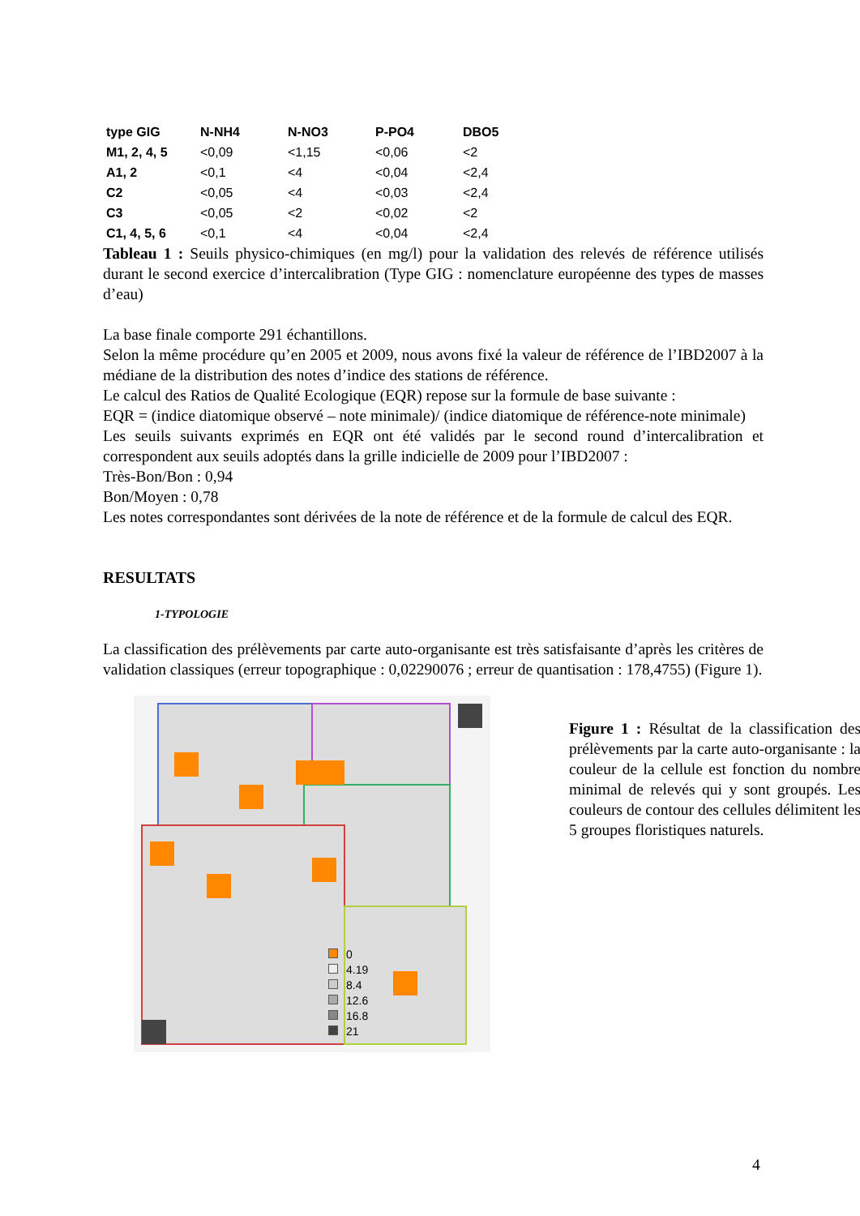| type GIG | N-NH4 | N-NO3 | P-PO4 | DBO5 |
| --- | --- | --- | --- | --- |
| M1, 2, 4, 5 | <0,09 | <1,15 | <0,06 | <2 |
| A1, 2 | <0,1 | <4 | <0,04 | <2,4 |
| C2 | <0,05 | <4 | <0,03 | <2,4 |
| C3 | <0,05 | <2 | <0,02 | <2 |
| C1, 4, 5, 6 | <0,1 | <4 | <0,04 | <2,4 |
Tableau 1 : Seuils physico-chimiques (en mg/l) pour la validation des relevés de référence utilisés durant le second exercice d’intercalibration (Type GIG : nomenclature européenne des types de masses d’eau)
La base finale comporte 291 échantillons.
Selon la même procédure qu’en 2005 et 2009, nous avons fixé la valeur de référence de l’IBD2007 à la médiane de la distribution des notes d’indice des stations de référence.
Le calcul des Ratios de Qualité Ecologique (EQR) repose sur la formule de base suivante :
EQR = (indice diatomique observé – note minimale)/ (indice diatomique de référence-note minimale)
Les seuils suivants exprimés en EQR ont été validés par le second round d’intercalibration et correspondent aux seuils adoptés dans la grille indicielle de 2009 pour l’IBD2007 :
Très-Bon/Bon : 0,94
Bon/Moyen : 0,78
Les notes correspondantes sont dérivées de la note de référence et de la formule de calcul des EQR.
RESULTATS
1-TYPOLOGIE
La classification des prélèvements par carte auto-organisante est très satisfaisante d’après les critères de validation classiques (erreur topographique : 0,02290076 ; erreur de quantisation : 178,4755) (Figure 1).
0
4.19
8.4
12.6
16.8
21
Figure 1 : Résultat de la classification des prélèvements par la carte auto-organisante : la couleur de la cellule est fonction du nombre minimal de relevés qui y sont groupés. Les couleurs de contour des cellules délimitent les 5 groupes floristiques naturels.
4